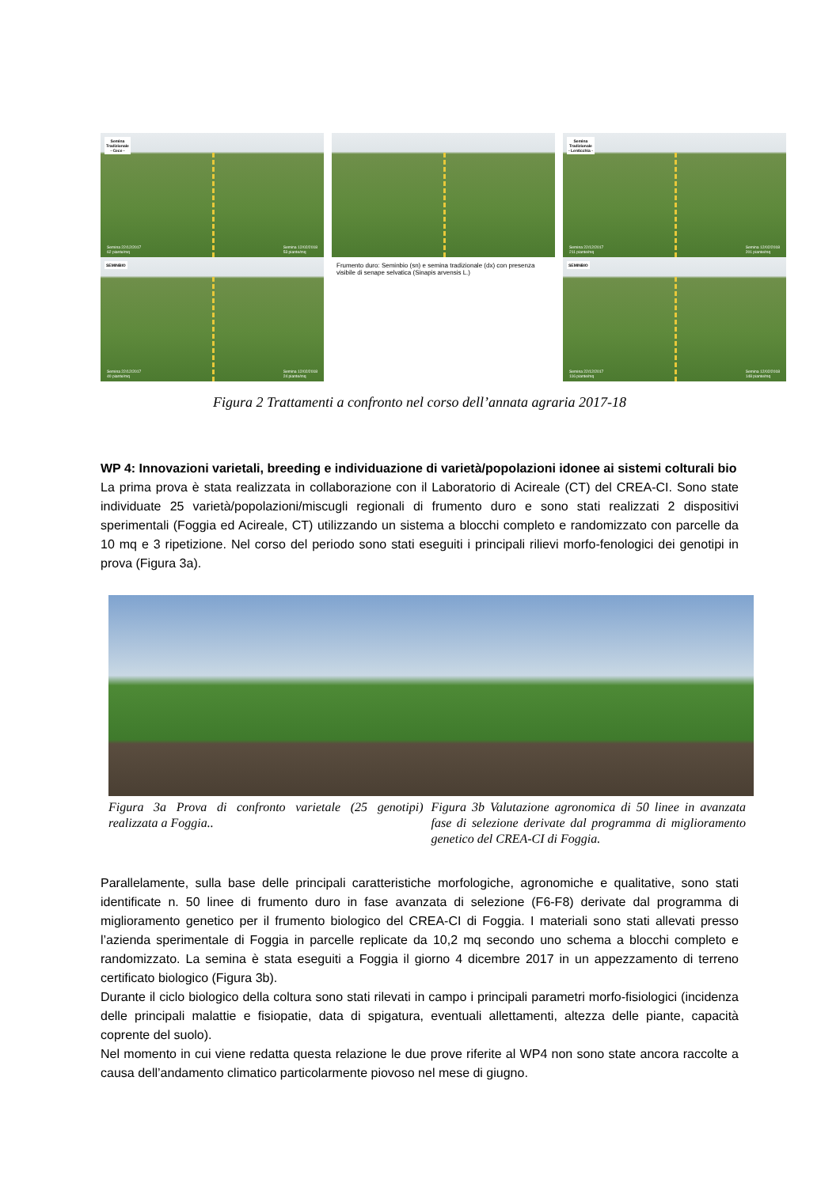Semina
Tradizionale
- Cece -
Semina 22/12/2017
62 piante/mq Semina 12/02/2018
53 piante/mq
Semina
Tradizionale
- Lenticchia -
Semina 22/12/2017
211 piante/mq Semina 12/02/2018
201 piante/mq
SEMINBIO
Semina 22/12/2017
40 piante/mq Semina 12/02/2018
24 piante/mq
Frumento duro: Seminbio (sn) e semina tradizionale (dx) con presenza visibile di senape selvatica (Sinapis arvensis L.)
SEMINBIO
Semina 22/12/2017
116 piante/mq Semina 12/02/2018
148 piante/mq
Figura 2 Trattamenti a confronto nel corso dell’annata agraria 2017-18
WP 4: Innovazioni varietali, breeding e individuazione di varietà/popolazioni idonee ai sistemi colturali bio
La prima prova è stata realizzata in collaborazione con il Laboratorio di Acireale (CT) del CREA-CI. Sono state individuate 25 varietà/popolazioni/miscugli regionali di frumento duro e sono stati realizzati 2 dispositivi sperimentali (Foggia ed Acireale, CT) utilizzando un sistema a blocchi completo e randomizzato con parcelle da 10 mq e 3 ripetizione. Nel corso del periodo sono stati eseguiti i principali rilievi morfo-fenologici dei genotipi in prova (Figura 3a).
Figura 3a Prova di confronto varietale (25 genotipi) realizzata a Foggia..
Figura 3b Valutazione agronomica di 50 linee in avanzata fase di selezione derivate dal programma di miglioramento genetico del CREA-CI di Foggia.
Parallelamente, sulla base delle principali caratteristiche morfologiche, agronomiche e qualitative, sono stati identificate n. 50 linee di frumento duro in fase avanzata di selezione (F6-F8) derivate dal programma di miglioramento genetico per il frumento biologico del CREA-CI di Foggia. I materiali sono stati allevati presso l’azienda sperimentale di Foggia in parcelle replicate da 10,2 mq secondo uno schema a blocchi completo e randomizzato. La semina è stata eseguiti a Foggia il giorno 4 dicembre 2017 in un appezzamento di terreno certificato biologico (Figura 3b).
Durante il ciclo biologico della coltura sono stati rilevati in campo i principali parametri morfo-fisiologici (incidenza delle principali malattie e fisiopatie, data di spigatura, eventuali allettamenti, altezza delle piante, capacità coprente del suolo).
Nel momento in cui viene redatta questa relazione le due prove riferite al WP4 non sono state ancora raccolte a causa dell’andamento climatico particolarmente piovoso nel mese di giugno.